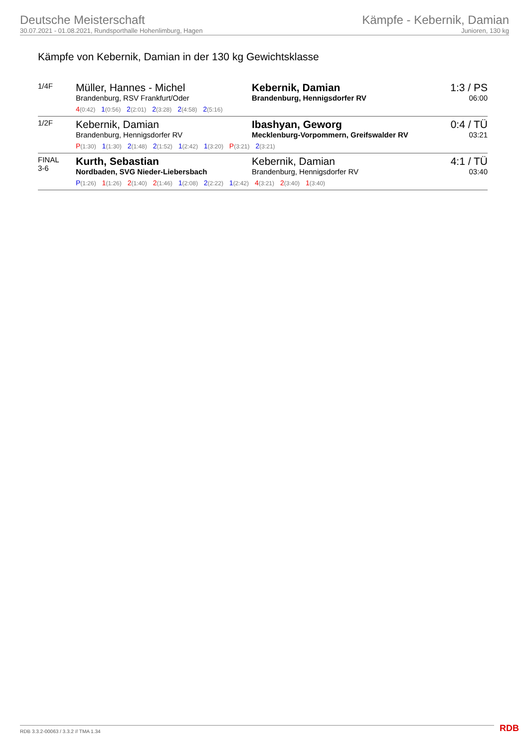Deutsche Meisterschaft
30.07.2021 - 01.08.2021, Rundsporthalle Hohenlimburg, Hagen
Kämpfe - Kebernik, Damian
Junioren, 130 kg
Kämpfe von Kebernik, Damian in der 130 kg Gewichtsklasse
| 1/4F | Müller, Hannes - Michel Brandenburg, RSV Frankfurt/Oder Kebernik, Damian Brandenburg, Hennigsdorfer RV 4 (0:42) 1 (0:56) 2 (2:01) 2 (3:28) 2 (4:58) 2 (5:16) | 1:3 / PS 06:00 |
| 1/2F | Kebernik, Damian Brandenburg, Hennigsdorfer RV Ibashyan, Geworg Mecklenburg-Vorpommern, Greifswalder RV P (1:30) 1 (1:30) 2 (1:48) 2 (1:52) 1 (2:42) 1 (3:20) P (3:21) 2 (3:21) | 0:4 / TÜ 03:21 |
| FINAL 3-6 | Kurth, Sebastian Nordbaden, SVG Nieder-Liebersbach Kebernik, Damian Brandenburg, Hennigsdorfer RV P (1:26) 1 (1:26) 2 (1:40) 2 (1:46) 1 (2:08) 2 (2:22) 1 (2:42) 4 (3:21) 2 (3:40) 1 (3:40) | 4:1 / TÜ 03:40 |
RDB 3.3.2-00063 / 3.3.2 // TMA 1.34
RDB